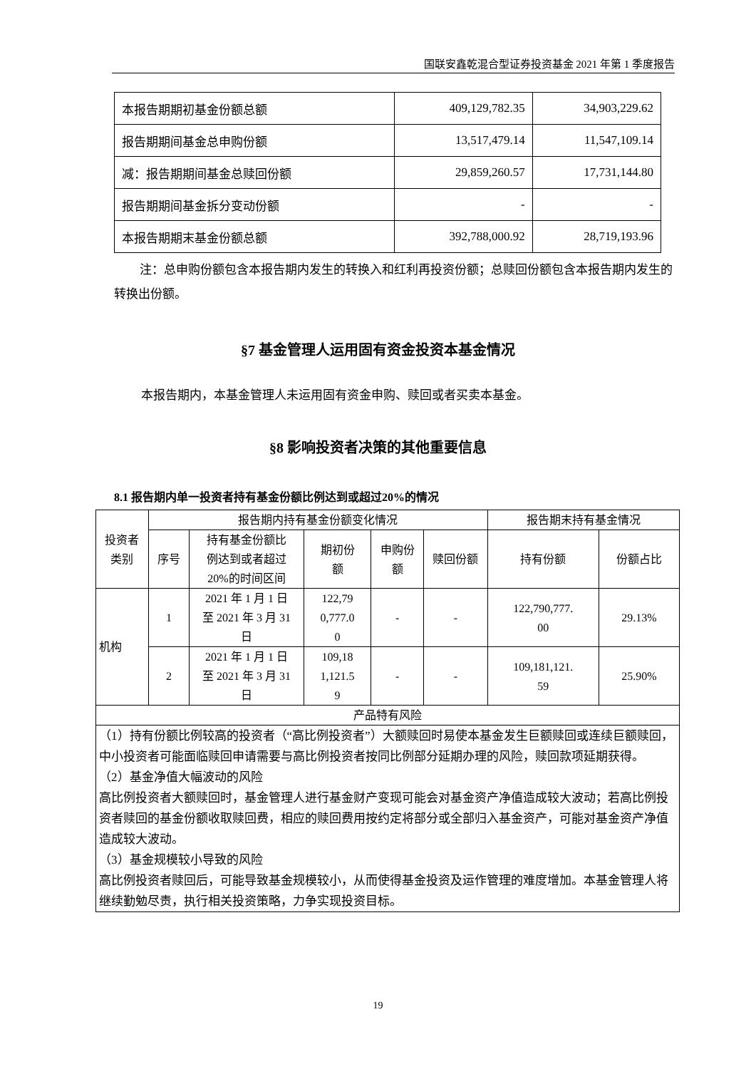国联安鑫乾混合型证券投资基金 2021 年第 1 季度报告
| 本报告期期初基金份额总额 | 409,129,782.35 | 34,903,229.62 |
| 报告期期间基金总申购份额 | 13,517,479.14 | 11,547,109.14 |
| 减：报告期期间基金总赎回份额 | 29,859,260.57 | 17,731,144.80 |
| 报告期期间基金拆分变动份额 | - | - |
| 本报告期期末基金份额总额 | 392,788,000.92 | 28,719,193.96 |
注：总申购份额包含本报告期内发生的转换入和红利再投资份额；总赎回份额包含本报告期内发生的转换出份额。
§7 基金管理人运用固有资金投资本基金情况
本报告期内，本基金管理人未运用固有资金申购、赎回或者买卖本基金。
§8 影响投资者决策的其他重要信息
8.1 报告期内单一投资者持有基金份额比例达到或超过20%的情况
| 投资者 类别 | 报告期内持有基金份额变化情况 | | | | | 报告期末持有基金情况 | |
| --- | --- | --- | --- | --- | --- | --- | --- |
| | 序号 | 持有基金份额比 例达到或者超过 20%的时间区间 | 期初份 额 | 申购份 额 | 赎回份额 | 持有份额 | 份额占比 |
| 机构 | 1 | 2021 年 1 月 1 日 至 2021 年 3 月 31 日 | 122,79 0,777.0 0 | - | - | 122,790,777. 00 | 29.13% |
| | 2 | 2021 年 1 月 1 日 至 2021 年 3 月 31 日 | 109,18 1,121.5 9 | - | - | 109,181,121. 59 | 25.90% |
| 产品特有风险 | | | | | | | |
| （1）持有份额比例较高的投资者（“高比例投资者”）大额赎回时易使本基金发生巨额赎回或连续巨额赎回，中小投资者可能面临赎回申请需要与高比例投资者按同比例部分延期办理的风险，赎回款项延期获得。 （2）基金净值大幅波动的风险 高比例投资者大额赎回时，基金管理人进行基金财产变现可能会对基金资产净值造成较大波动；若高比例投资者赎回的基金份额收取赎回费，相应的赎回费用按约定将部分或全部归入基金资产，可能对基金资产净值造成较大波动。 （3）基金规模较小导致的风险 高比例投资者赎回后，可能导致基金规模较小，从而使得基金投资及运作管理的难度增加。本基金管理人将继续勤勉尽责，执行相关投资策略，力争实现投资目标。 | | | | | | | |
19